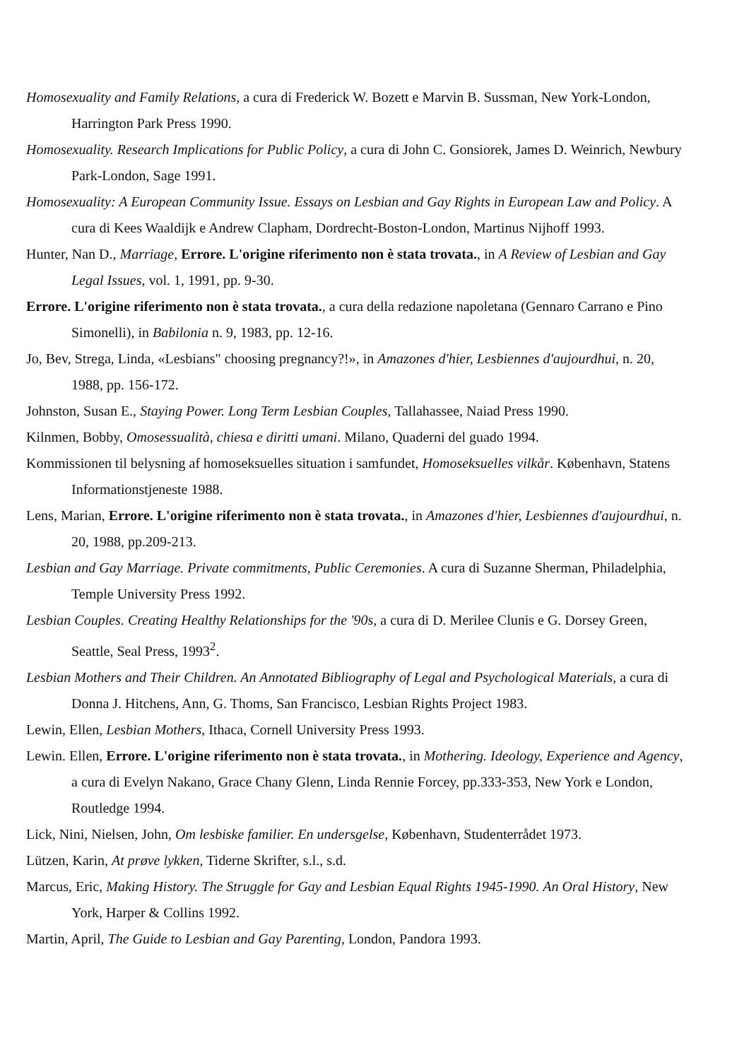Homosexuality and Family Relations, a cura di Frederick W. Bozett e Marvin B. Sussman, New York-London, Harrington Park Press 1990.
Homosexuality. Research Implications for Public Policy, a cura di John C. Gonsiorek, James D. Weinrich, Newbury Park-London, Sage 1991.
Homosexuality: A European Community Issue. Essays on Lesbian and Gay Rights in European Law and Policy. A cura di Kees Waaldijk e Andrew Clapham, Dordrecht-Boston-London, Martinus Nijhoff 1993.
Hunter, Nan D., Marriage, Errore. L'origine riferimento non è stata trovata., in A Review of Lesbian and Gay Legal Issues, vol. 1, 1991, pp. 9-30.
Errore. L'origine riferimento non è stata trovata., a cura della redazione napoletana (Gennaro Carrano e Pino Simonelli), in Babilonia n. 9, 1983, pp. 12-16.
Jo, Bev, Strega, Linda, «Lesbians" choosing pregnancy?!», in Amazones d'hier, Lesbiennes d'aujourdhui, n. 20, 1988, pp. 156-172.
Johnston, Susan E., Staying Power. Long Term Lesbian Couples, Tallahassee, Naiad Press 1990.
Kilnmen, Bobby, Omosessualità, chiesa e diritti umani. Milano, Quaderni del guado 1994.
Kommissionen til belysning af homoseksuelles situation i samfundet, Homoseksuelles vilkår. København, Statens Informationstjeneste 1988.
Lens, Marian, Errore. L'origine riferimento non è stata trovata., in Amazones d'hier, Lesbiennes d'aujourdhui, n. 20, 1988, pp.209-213.
Lesbian and Gay Marriage. Private commitments, Public Ceremonies. A cura di Suzanne Sherman, Philadelphia, Temple University Press 1992.
Lesbian Couples. Creating Healthy Relationships for the '90s, a cura di D. Merilee Clunis e G. Dorsey Green, Seattle, Seal Press, 1993<sup>2</sup>.
Lesbian Mothers and Their Children. An Annotated Bibliography of Legal and Psychological Materials, a cura di Donna J. Hitchens, Ann, G. Thoms, San Francisco, Lesbian Rights Project 1983.
Lewin, Ellen, Lesbian Mothers, Ithaca, Cornell University Press 1993.
Lewin. Ellen, Errore. L'origine riferimento non è stata trovata., in Mothering. Ideology, Experience and Agency, a cura di Evelyn Nakano, Grace Chany Glenn, Linda Rennie Forcey, pp.333-353, New York e London, Routledge 1994.
Lick, Nini, Nielsen, John, Om lesbiske familier. En undersgelse, København, Studenterrådet 1973.
Lützen, Karin, At prøve lykken, Tiderne Skrifter, s.l., s.d.
Marcus, Eric, Making History. The Struggle for Gay and Lesbian Equal Rights 1945-1990. An Oral History, New York, Harper & Collins 1992.
Martin, April, The Guide to Lesbian and Gay Parenting, London, Pandora 1993.